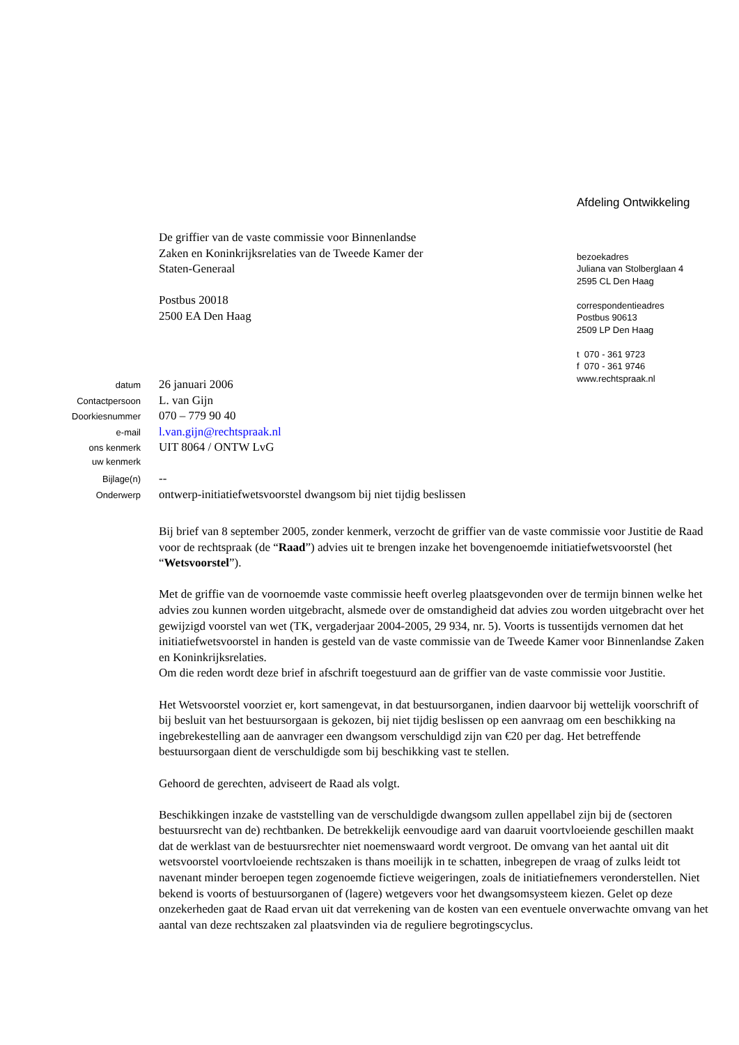De griffier van de vaste commissie voor Binnenlandse
Zaken en Koninkrijksrelaties van de Tweede Kamer der
Staten-Generaal
Postbus 20018
2500 EA Den Haag
Afdeling Ontwikkeling
bezoekadres
Juliana van Stolberglaan 4
2595 CL Den Haag
correspondentieadres
Postbus 90613
2509 LP Den Haag
t 070 - 361 9723
f 070 - 361 9746
www.rechtspraak.nl
| datum | 26 januari 2006 |
| Contactpersoon | L. van Gijn |
| Doorkiesnummer | 070 – 779 90 40 |
| e-mail | l.van.gijn@rechtspraak.nl |
| ons kenmerk | UIT 8064 / ONTW LvG |
| uw kenmerk | |
| Bijlage(n) | -- |
| Onderwerp | ontwerp-initiatiefwetsvoorstel dwangsom bij niet tijdig beslissen |
Bij brief van 8 september 2005, zonder kenmerk, verzocht de griffier van de vaste commissie voor Justitie de Raad voor de rechtspraak (de “Raad”) advies uit te brengen inzake het bovengenoemde initiatiefwetsvoorstel (het “Wetsvoorstel”).
Met de griffie van de voornoemde vaste commissie heeft overleg plaatsgevonden over de termijn binnen welke het advies zou kunnen worden uitgebracht, alsmede over de omstandigheid dat advies zou worden uitgebracht over het gewijzigd voorstel van wet (TK, vergaderjaar 2004-2005, 29 934, nr. 5). Voorts is tussentijds vernomen dat het initiatiefwetsvoorstel in handen is gesteld van de vaste commissie van de Tweede Kamer voor Binnenlandse Zaken en Koninkrijksrelaties.
Om die reden wordt deze brief in afschrift toegestuurd aan de griffier van de vaste commissie voor Justitie.
Het Wetsvoorstel voorziet er, kort samengevat, in dat bestuursorganen, indien daarvoor bij wettelijk voorschrift of bij besluit van het bestuursorgaan is gekozen, bij niet tijdig beslissen op een aanvraag om een beschikking na ingebrekestelling aan de aanvrager een dwangsom verschuldigd zijn van €20 per dag. Het betreffende bestuursorgaan dient de verschuldigde som bij beschikking vast te stellen.
Gehoord de gerechten, adviseert de Raad als volgt.
Beschikkingen inzake de vaststelling van de verschuldigde dwangsom zullen appellabel zijn bij de (sectoren bestuursrecht van de) rechtbanken. De betrekkelijk eenvoudige aard van daaruit voortvloeiende geschillen maakt dat de werklast van de bestuursrechter niet noemenswaard wordt vergroot. De omvang van het aantal uit dit wetsvoorstel voortvloeiende rechtszaken is thans moeilijk in te schatten, inbegrepen de vraag of zulks leidt tot navenant minder beroepen tegen zogenoemde fictieve weigeringen, zoals de initiatiefnemers veronderstellen. Niet bekend is voorts of bestuursorganen of (lagere) wetgevers voor het dwangsomsysteem kiezen. Gelet op deze onzekerheden gaat de Raad ervan uit dat verrekening van de kosten van een eventuele onverwachte omvang van het aantal van deze rechtszaken zal plaatsvinden via de reguliere begrotingscyclus.